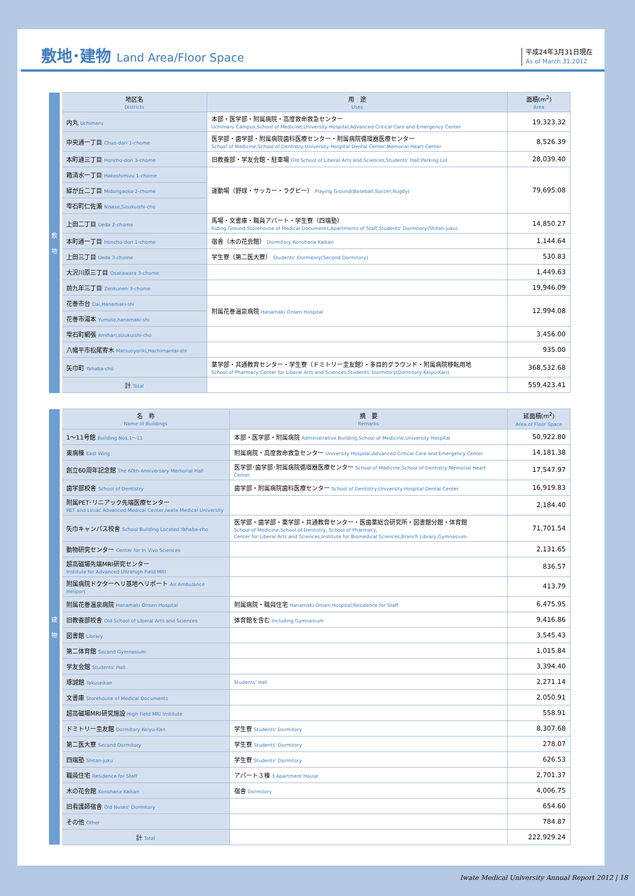敷地･建物 Land Area/Floor Space
平成24年3月31日現在
As of March 31,2012
| 敷 地 | 地区名 Districts | 用 途 Uses | 面積(m<sup>2</sup>) Area |
| | 内丸 Uchimaru | 本部・医学部・附属病院・高度救命救急センター Uchimaru Campus:School of Medicine;University Hospital,Advanced Critical Care and Emergency Center | 19,323.32 |
| | 中央通一丁目 Chuo-dori 1-chome | 医学部・歯学部・附属病院歯科医療センター・附属病院循環器医療センター School of Medicine;School of Dentistry;University Hospital Dental Center;Memorial Heart Center | 8,526.39 |
| | 本町通三丁目 Honcho-dori 3-chome | 旧教養部・学友会館・駐車場 Old School of Liberal Arts and Sciences;Students' Hall;Parking Lot | 28,039.40 |
| | 箱清水一丁目 Hakoshimizu 1-chome | 運動場（野球・サッカー・ラグビー） Playing Ground(Baseball;Soccer;Rugdy) | 79,695.08 |
| | 緑が丘二丁目 Midorigaoka 2-chome | | |
| | 雫石町仁佐瀬 Nisase,Sizukuishi-cho | | |
| | 上田二丁目 Ueda 2-chome | 馬場・文書庫・職員アパート・学生寮（四端塾） Riding Ground;Storehouse of Medical Documents;Apartments of Staff;Students' Dormitory(Shitan-juku) | 14,850.27 |
| | 本町通一丁目 Honcho-dori 1-chome | 宿舎（木の花会館） Dormitory Konohana Kaikan | 1,144.64 |
| | 上田三丁目 Ueda 3-chome | 学生寮（第二医大寮） Students' Dormitory(Second Dormitory) | 530.83 |
| | 大沢川原三丁目 Osakawara 3-chome | | 1,449.63 |
| | 前九年三丁目 Zenkunen 3-chome | | 19,946.09 |
| | 花巻市台 Dai,Hanamaki-shi | 附属花巻温泉病院 Hanamaki Onsen Hospital | 12,994.08 |
| | 花巻市湯本 Yumoto,hanamaki-shi | | |
| | 雫石町網張 Amihari,sizukuishi-cho | | 3,456.00 |
| | 八幡平市松尾寄木 Matsuoyoriki,Hachimantai-shi | | 935.00 |
| | 矢巾町 Yahaba-cho | 薬学部・共通教育センター・学生寮（ドミトリー圭友館）・多目的グラウンド・附属病院移転用地 School of Pharmacy;Center for Liberal Arts and Sciences;Students' Dormitory(Dormitory Keiyu-Kan) | 368,532.68 |
| | 計 Total | | 559,423.41 |
| 建 物 | 名 称 Name of Buildings | 摘 要 Remarks | 延面積(m<sup>2</sup>) Area of Floor Space |
| | 1～11号館 Building Nos.1～11 | 本部・医学部・附属病院 Administrative Building;School of Medicine,University Hospital | 50,922.80 |
| | 東病棟 East Wing | 附属病院・高度救命救急センター University Hospital,Advanced Critical Care and Emergency Center | 14,181.38 |
| | 創立60周年記念館 The 60th Anniversary Memorial Hall | 医学部･歯学部･附属病院循環器医療センター School of Medicine;School of Dentistry;Memorial Heart Center | 17,547.97 |
| | 歯学部校舎 School of Dentistry | 歯学部・附属病院歯科医療センター School of Dentistry;University Hospital Dental Center | 16,919.83 |
| | 附属PET･リニアック先端医療センター PET and Liniac Advanced Medical Center,Iwate Medical University | | 2,184.40 |
| | 矢巾キャンパス校舎 School Building Located Yahaba-cho | 医学部・歯学部・薬学部・共通教育センター・医歯薬総合研究所・図書館分館・体育館 School of Medicine,School of Dentistry, School of Pharmacy, Center for Liberal Arts and Sciences,Institute for Biomedical Sciences,Branch Library,Gymnasium | 71,701.54 |
| | 動物研究センター Center for In Vivo Sciences | | 2,131.65 |
| | 超高磁場先端MRI研究センター Institute for Advanced Ultrahigh Field MRI | | 836.57 |
| | 附属病院ドクターヘリ基地ヘリポート Air Ambulance Heliport | | 413.79 |
| | 附属花巻温泉病院 Hanamaki Onsen Hospital | 附属病院・職員住宅 Hanamaki Onsen Hospital;Residence for Staff | 6,475.95 |
| | 旧教養部校舎 Old School of Liberal Arts and Sciences | 体育館を含む Including Gymnasium | 9,416.86 |
| | 図書館 Library | | 3,545.43 |
| | 第二体育館 Second Gymnasium | | 1,015.84 |
| | 学友会館 Students' Hall | | 3,394.40 |
| | 琢誠館 Takuseikan | Students' Hall | 2,271.14 |
| | 文書庫 Storehouse of Medical Documents | | 2,050.91 |
| | 超高磁場MRI研究施設 High Field MRI Institute | | 558.91 |
| | ドミトリー圭友館 Dormitory Keiyu-Kan | 学生寮 Students' Dormitory | 8,307.68 |
| | 第二医大寮 Second Dormitory | 学生寮 Students' Dormitory | 278.07 |
| | 四端塾 Shitan-juku | 学生寮 Students' Dormitory | 626.53 |
| | 職員住宅 Residence for Staff | アパート３棟 3 Apartment House | 2,701.37 |
| | 木の花会館 Konohana Kaikan | 宿舎 Dormitory | 4,006.75 |
| | 旧看護師宿舎 Old Nuses' Dormitory | | 654.60 |
| | その他 Other | | 784.87 |
| | 計 Total | | 222,929.24 |
Iwate Medical University Annual Report 2012 | 18